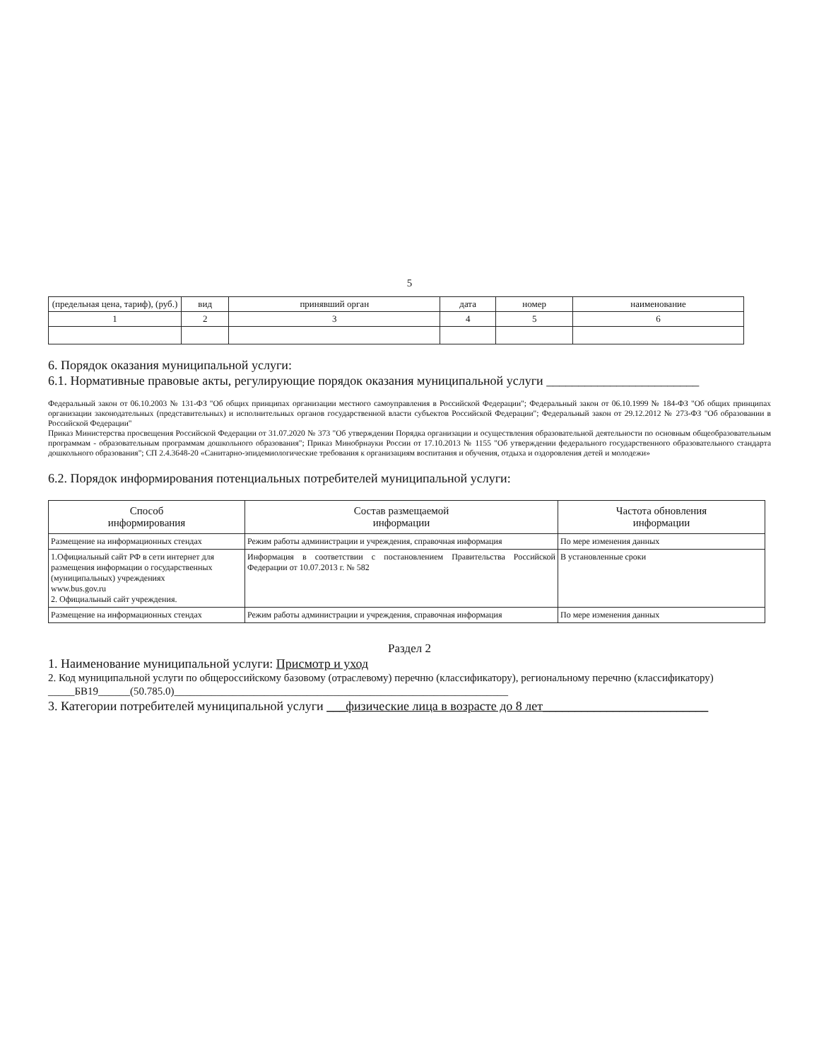5
| (предельная цена, тариф), (руб.) | вид | принявший орган | дата | номер | наименование |
| --- | --- | --- | --- | --- | --- |
| 1 | 2 | 3 | 4 | 5 | 6 |
6. Порядок оказания муниципальной услуги:
6.1. Нормативные правовые акты, регулирующие порядок оказания муниципальной услуги ________________________
Федеральный закон от 06.10.2003 № 131-ФЗ "Об общих принципах организации местного самоуправления в Российской Федерации"; Федеральный закон от 06.10.1999 № 184-ФЗ "Об общих принципах организации законодательных (представительных) и исполнительных органов государственной власти субъектов Российской Федерации"; Федеральный закон от 29.12.2012 № 273-ФЗ "Об образовании в Российской Федерации"
Приказ Министерства просвещения Российской Федерации от 31.07.2020 № 373 "Об утверждении Порядка организации и осуществления образовательной деятельности по основным общеобразовательным программам - образовательным программам дошкольного образования"; Приказ Минобрнауки России от 17.10.2013 № 1155 "Об утверждении федерального государственного образовательного стандарта дошкольного образования"; СП 2.4.3648-20 «Санитарно-эпидемиологические требования к организациям воспитания и обучения, отдыха и оздоровления детей и молодежи»
6.2. Порядок информирования потенциальных потребителей муниципальной услуги:
| Способ информирования | Состав размещаемой информации | Частота обновления информации |
| --- | --- | --- |
| Размещение на информационных стендах | Режим работы администрации и учреждения, справочная информация | По мере изменения данных |
| 1.Официальный сайт РФ в сети интернет для размещения информации о государственных (муниципальных) учреждениях www.bus.gov.ru 2. Официальный сайт учреждения. | Информация в соответствии с постановлением Правительства Российской Федерации от 10.07.2013 г. № 582 | В установленные сроки |
| Размещение на информационных стендах | Режим работы администрации и учреждения, справочная информация | По мере изменения данных |
Раздел 2
1. Наименование муниципальной услуги: Присмотр и уход
2. Код муниципальной услуги по общероссийскому базовому (отраслевому) перечню (классификатору), региональному перечню (классификатору) _____БВ19______(50.785.0)_______________________________________________________________
3. Категории потребителей муниципальной услуги ___физические лица в возрасте до 8 лет__________________________